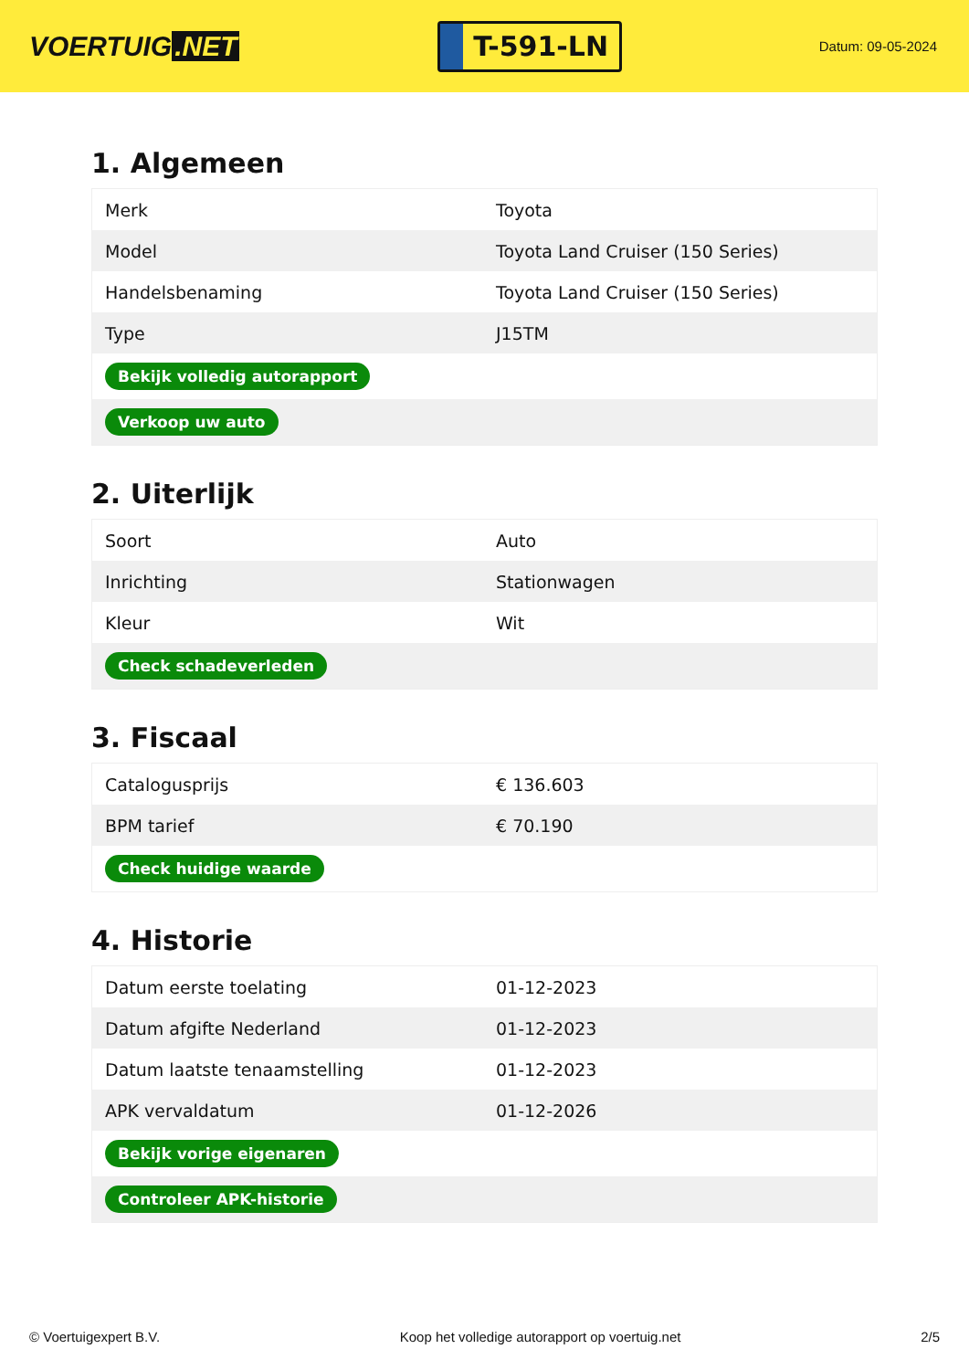VOERTUIG.NET
T-591-LN
Datum: 09-05-2024
1. Algemeen
| Merk | Toyota |
| Model | Toyota Land Cruiser (150 Series) |
| Handelsbenaming | Toyota Land Cruiser (150 Series) |
| Type | J15TM |
| Bekijk volledig autorapport | |
| Verkoop uw auto | |
2. Uiterlijk
| Soort | Auto |
| Inrichting | Stationwagen |
| Kleur | Wit |
| Check schadeverleden | |
3. Fiscaal
| Catalogusprijs | € 136.603 |
| BPM tarief | € 70.190 |
| Check huidige waarde | |
4. Historie
| Datum eerste toelating | 01-12-2023 |
| Datum afgifte Nederland | 01-12-2023 |
| Datum laatste tenaamstelling | 01-12-2023 |
| APK vervaldatum | 01-12-2026 |
| Bekijk vorige eigenaren | |
| Controleer APK-historie | |
© Voertuigexpert B.V. Koop het volledige autorapport op voertuig.net 2/5